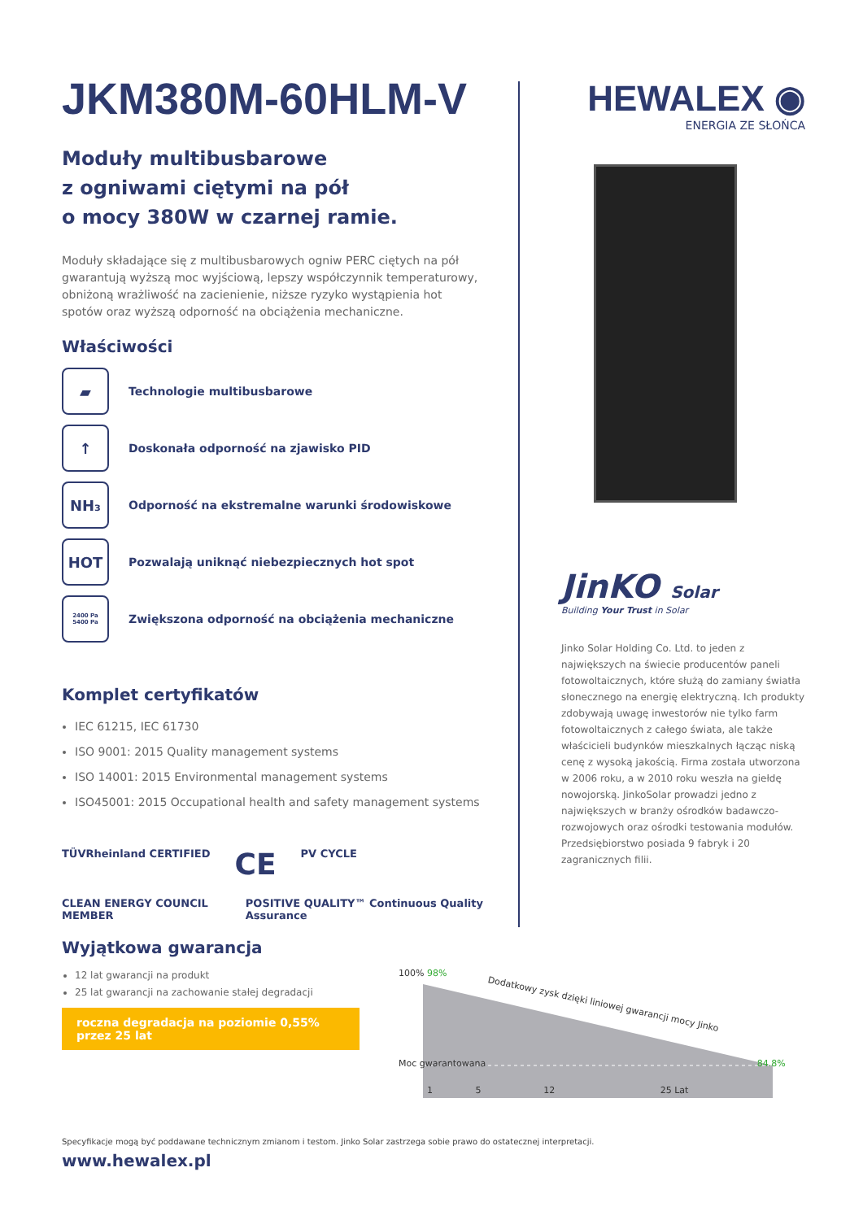JKM380M-60HLM-V
Moduły multibusbarowe
z ogniwami ciętymi na pół
o mocy 380W w czarnej ramie.
Moduły składające się z multibusbarowych ogniw PERC ciętych na pół gwarantują wyższą moc wyjściową, lepszy współczynnik temperaturowy, obniżoną wrażliwość na zacienienie, niższe ryzyko wystąpienia hot spotów oraz wyższą odporność na obciążenia mechaniczne.
Właściwości
▰
Technologie multibusbarowe
↑
Doskonała odporność na zjawisko PID
NH₃
Odporność na ekstremalne warunki środowiskowe
HOT
Pozwalają uniknąć niebezpiecznych hot spot
2400 Pa
5400 Pa
Zwiększona odporność na obciążenia mechaniczne
Komplet certyfikatów
IEC 61215, IEC 61730
ISO 9001: 2015 Quality management systems
ISO 14001: 2015 Environmental management systems
ISO45001: 2015 Occupational health and safety management systems
TÜVRheinland CERTIFIED CE PV CYCLE
CLEAN ENERGY COUNCIL MEMBER POSITIVE QUALITY™ Continuous Quality Assurance
Wyjątkowa gwarancja
12 lat gwarancji na produkt
25 lat gwarancji na zachowanie stałej degradacji
roczna degradacja na poziomie 0,55% przez 25 lat
HEWALEX ◉
ENERGIA ZE SŁOŃCA
JinKO Solar
Building Your Trust in Solar
Jinko Solar Holding Co. Ltd. to jeden z największych na świecie producentów paneli fotowoltaicznych, które służą do zamiany światła słonecznego na energię elektryczną. Ich produkty zdobywają uwagę inwestorów nie tylko farm fotowoltaicznych z całego świata, ale także właścicieli budynków mieszkalnych łącząc niską cenę z wysoką jakością. Firma została utworzona w 2006 roku, a w 2010 roku weszła na giełdę nowojorską. JinkoSolar prowadzi jedno z największych w branży ośrodków badawczo-rozwojowych oraz ośrodki testowania modułów. Przedsiębiorstwo posiada 9 fabryk i 20 zagranicznych filii.
100% 98%
Dodatkowy zysk dzięki liniowej gwarancji mocy Jinko
Moc gwarantowana 84.8%
1 5 12 25 Lat
Specyfikacje mogą być poddawane technicznym zmianom i testom. Jinko Solar zastrzega sobie prawo do ostatecznej interpretacji.
www.hewalex.pl